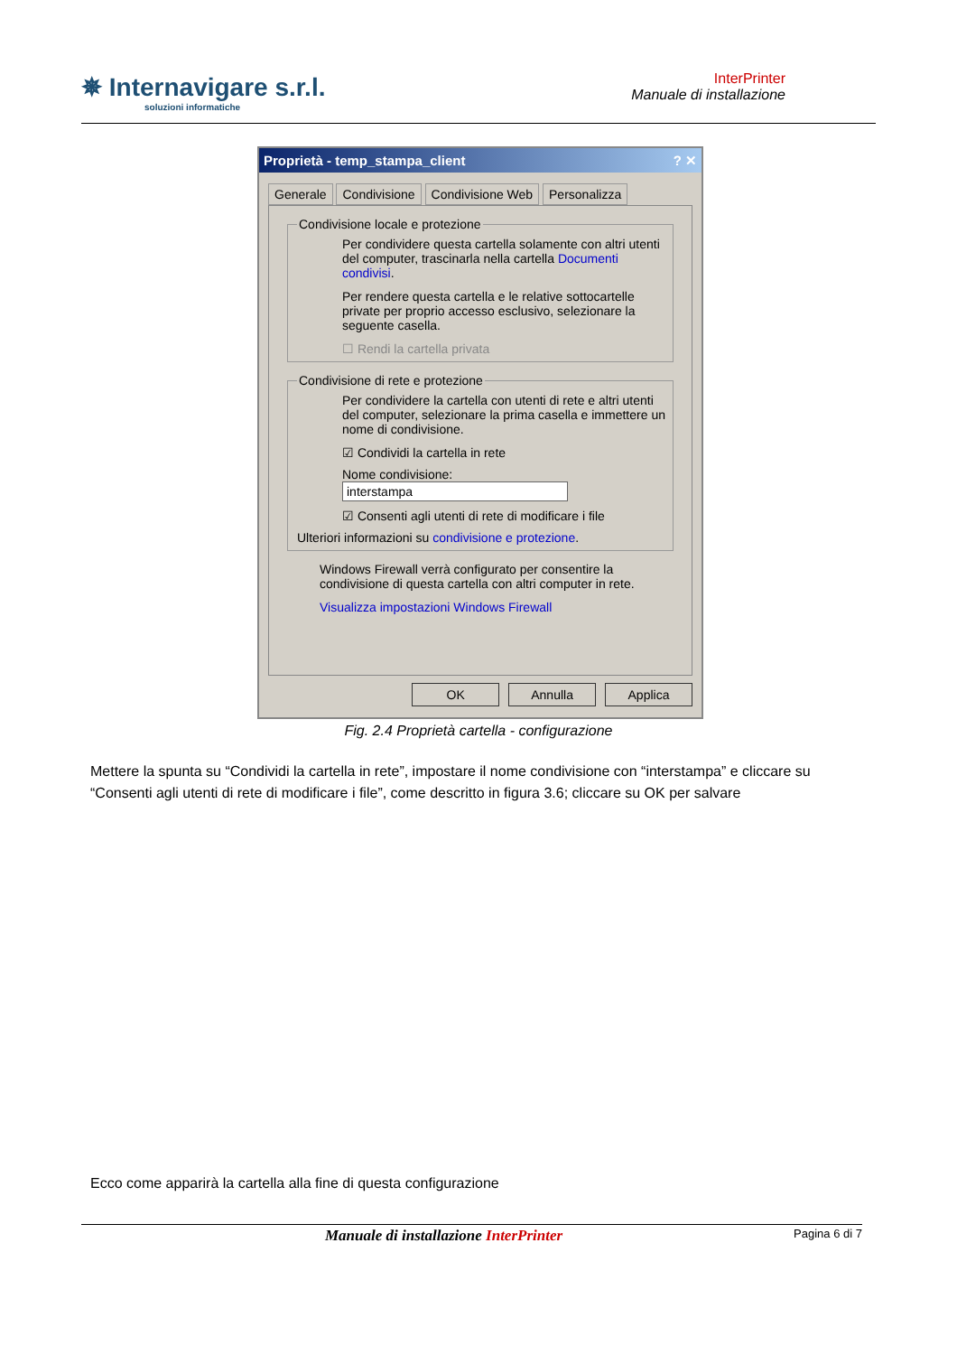✵ Internavigare s.r.l.
soluzioni informatiche
InterPrinter
Manuale di installazione
Proprietà - temp_stampa_client ? ✕
Generale Condivisione Condivisione Web Personalizza
Condivisione locale e protezione
Per condividere questa cartella solamente con altri utenti del computer, trascinarla nella cartella Documenti condivisi.
Per rendere questa cartella e le relative sottocartelle private per proprio accesso esclusivo, selezionare la seguente casella.
☐ Rendi la cartella privata
Condivisione di rete e protezione
Per condividere la cartella con utenti di rete e altri utenti del computer, selezionare la prima casella e immettere un nome di condivisione.
☑ Condividi la cartella in rete
Nome condivisione: interstampa
☑ Consenti agli utenti di rete di modificare i file
Ulteriori informazioni su condivisione e protezione.
Windows Firewall verrà configurato per consentire la condivisione di questa cartella con altri computer in rete.
Visualizza impostazioni Windows Firewall
OK Annulla Applica
Fig. 2.4 Proprietà cartella - configurazione
Mettere la spunta su “Condividi la cartella in rete”, impostare il nome condivisione con “interstampa” e cliccare su “Consenti agli utenti di rete di modificare i file”, come descritto in figura 3.6; cliccare su OK per salvare
Ecco come apparirà la cartella alla fine di questa configurazione
Manuale di installazione InterPrinter Pagina 6 di 7